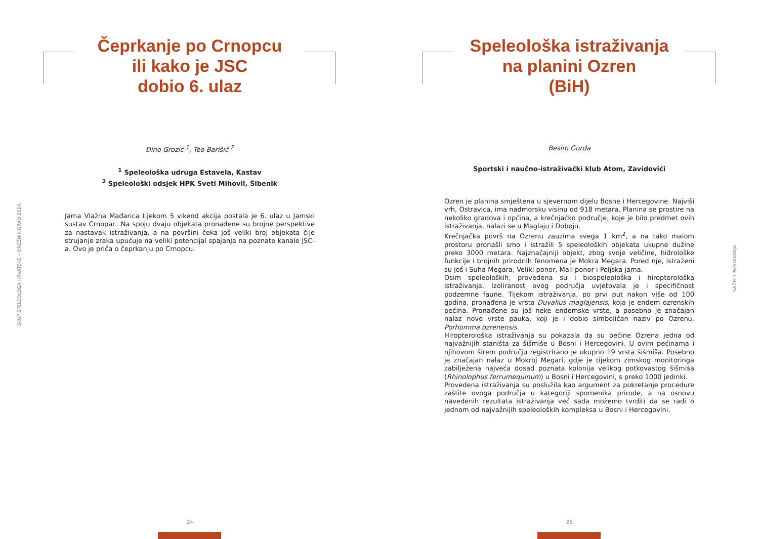Čeprkanje po Crnopcu
ili kako je JSC
dobio 6. ulaz
Dino Grozić <sup>1</sup>, Teo Barišić <sup>2</sup>
<sup>1</sup> Speleološka udruga Estavela, Kastav
<sup>2</sup> Speleološki odsjek HPK Sveti Mihovil, Šibenik
Jama Vlažna Mađarica tijekom 5 vikend akcija postala je 6. ulaz u Jamski sustav Crnopac. Na spoju dvaju objekata pronađene su brojne perspektive za nastavak istraživanja, a na površini čeka još veliki broj objekata čije strujanje zraka upućuje na veliki potencijal spajanja na poznate kanale JSC-a. Ovo je priča o čeprkanju po Crnopcu.
SKUP SPELEOLOGA HRVATSKE • DREŽNIK GRAD 2024.
24
Speleološka istraživanja
na planini Ozren
(BiH)
Besim Gurda
Sportski i naučno-istraživački klub Atom, Zavidovići
Ozren je planina smještena u sjevernom dijelu Bosne i Hercegovine. Najviši vrh, Ostravica, ima nadmorsku visinu od 918 metara. Planina se prostire na nekoliko gradova i općina, a krečnjačko područje, koje je bilo predmet ovih istraživanja, nalazi se u Maglaju i Doboju.
Krečnjačka površ na Ozrenu zauzima svega 1 km<sup>2</sup>, a na tako malom prostoru pronašli smo i istražili 5 speleoloških objekata ukupne dužine preko 3000 metara. Najznačajniji objekt, zbog svoje veličine, hidrološke funkcije i brojnih prirodnih fenomena je Mokra Megara. Pored nje, istraženi su još i Suha Megara, Veliki ponor, Mali ponor i Poljska jama.
Osim speleoloških, provedena su i biospeleološka i hiropterološka istraživanja. Izoliranost ovog područja uvjetovala je i specifičnost podzemne faune. Tijekom istraživanja, po prvi put nakon više od 100 godina, pronađena je vrsta Duvalius maglajensis, koja je endem ozrenskih pećina. Pronađene su još neke endemske vrste, a posebno je značajan nalaz nove vrste pauka, koji je i dobio simboličan naziv po Ozrenu, Porhomma ozrenensis.
Hiropterološka istraživanja su pokazala da su pećine Ozrena jedna od najvažnijih staništa za šišmiše u Bosni i Hercegovini. U ovim pećinama i njihovom širem području registrirano je ukupno 19 vrsta šišmiša. Posebno je značajan nalaz u Mokroj Megari, gdje je tijekom zimskog monitoringa zabilježena najveća dosad poznata kolonija velikog potkovastog šišmiša (Rhinolophus ferrumequinum) u Bosni i Hercegovini, s preko 1000 jedinki.
Provedena istraživanja su poslužila kao argument za pokretanje procedure zaštite ovoga područja u kategoriji spomenika prirode, a na osnovu navedenih rezultata istraživanja već sada možemo tvrditi da se radi o jednom od najvažnijih speleoloških kompleksa u Bosni i Hercegovini.
SAŽECI PREDAVANJA
25